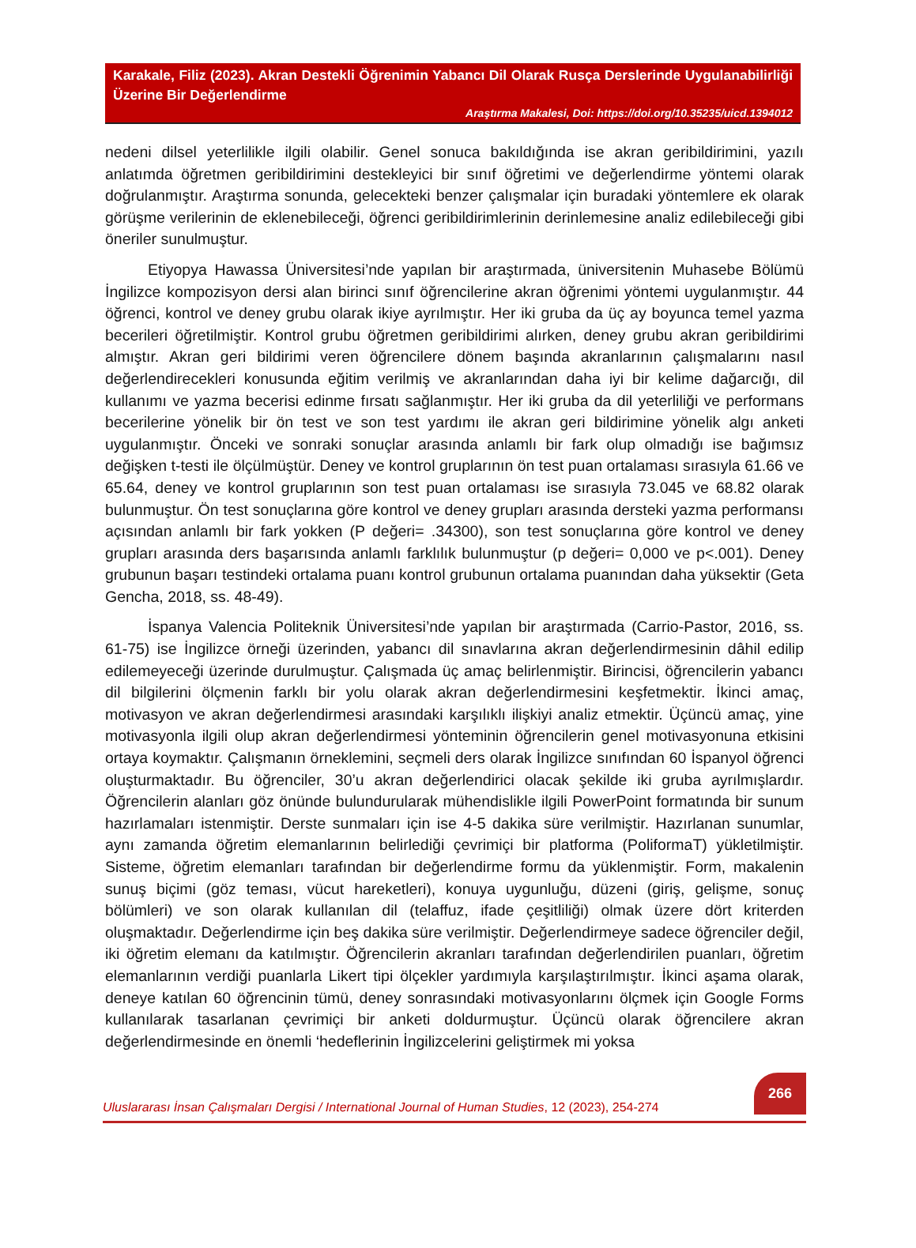Karakale, Filiz (2023). Akran Destekli Öğrenimin Yabancı Dil Olarak Rusça Derslerinde Uygulanabilirliği Üzerine Bir Değerlendirme
Araştırma Makalesi, Doi: https://doi.org/10.35235/uicd.1394012
nedeni dilsel yeterlilikle ilgili olabilir. Genel sonuca bakıldığında ise akran geribildirimini, yazılı anlatımda öğretmen geribildirimini destekleyici bir sınıf öğretimi ve değerlendirme yöntemi olarak doğrulanmıştır. Araştırma sonunda, gelecekteki benzer çalışmalar için buradaki yöntemlere ek olarak görüşme verilerinin de eklenebileceği, öğrenci geribildirimlerinin derinlemesine analiz edilebileceği gibi öneriler sunulmuştur.
Etiyopya Hawassa Üniversitesi’nde yapılan bir araştırmada, üniversitenin Muhasebe Bölümü İngilizce kompozisyon dersi alan birinci sınıf öğrencilerine akran öğrenimi yöntemi uygulanmıştır. 44 öğrenci, kontrol ve deney grubu olarak ikiye ayrılmıştır. Her iki gruba da üç ay boyunca temel yazma becerileri öğretilmiştir. Kontrol grubu öğretmen geribildirimi alırken, deney grubu akran geribildirimi almıştır. Akran geri bildirimi veren öğrencilere dönem başında akranlarının çalışmalarını nasıl değerlendirecekleri konusunda eğitim verilmiş ve akranlarından daha iyi bir kelime dağarcığı, dil kullanımı ve yazma becerisi edinme fırsatı sağlanmıştır. Her iki gruba da dil yeterliliği ve performans becerilerine yönelik bir ön test ve son test yardımı ile akran geri bildirimine yönelik algı anketi uygulanmıştır. Önceki ve sonraki sonuçlar arasında anlamlı bir fark olup olmadığı ise bağımsız değişken t-testi ile ölçülmüştür. Deney ve kontrol gruplarının ön test puan ortalaması sırasıyla 61.66 ve 65.64, deney ve kontrol gruplarının son test puan ortalaması ise sırasıyla 73.045 ve 68.82 olarak bulunmuştur. Ön test sonuçlarına göre kontrol ve deney grupları arasında dersteki yazma performansı açısından anlamlı bir fark yokken (P değeri= .34300), son test sonuçlarına göre kontrol ve deney grupları arasında ders başarısında anlamlı farklılık bulunmuştur (p değeri= 0,000 ve p<.001). Deney grubunun başarı testindeki ortalama puanı kontrol grubunun ortalama puanından daha yüksektir (Geta Gencha, 2018, ss. 48-49).
İspanya Valencia Politeknik Üniversitesi’nde yapılan bir araştırmada (Carrio-Pastor, 2016, ss. 61-75) ise İngilizce örneği üzerinden, yabancı dil sınavlarına akran değerlendirmesinin dâhil edilip edilemeyeceği üzerinde durulmuştur. Çalışmada üç amaç belirlenmiştir. Birincisi, öğrencilerin yabancı dil bilgilerini ölçmenin farklı bir yolu olarak akran değerlendirmesini keşfetmektir. İkinci amaç, motivasyon ve akran değerlendirmesi arasındaki karşılıklı ilişkiyi analiz etmektir. Üçüncü amaç, yine motivasyonla ilgili olup akran değerlendirmesi yönteminin öğrencilerin genel motivasyonuna etkisini ortaya koymaktır. Çalışmanın örneklemini, seçmeli ders olarak İngilizce sınıfından 60 İspanyol öğrenci oluşturmaktadır. Bu öğrenciler, 30’u akran değerlendirici olacak şekilde iki gruba ayrılmışlardır. Öğrencilerin alanları göz önünde bulundurularak mühendislikle ilgili PowerPoint formatında bir sunum hazırlamaları istenmiştir. Derste sunmaları için ise 4-5 dakika süre verilmiştir. Hazırlanan sunumlar, aynı zamanda öğretim elemanlarının belirlediği çevrimiçi bir platforma (PoliformaT) yükletilmiştir. Sisteme, öğretim elemanları tarafından bir değerlendirme formu da yüklenmiştir. Form, makalenin sunuş biçimi (göz teması, vücut hareketleri), konuya uygunluğu, düzeni (giriş, gelişme, sonuç bölümleri) ve son olarak kullanılan dil (telaffuz, ifade çeşitliliği) olmak üzere dört kriterden oluşmaktadır. Değerlendirme için beş dakika süre verilmiştir. Değerlendirmeye sadece öğrenciler değil, iki öğretim elemanı da katılmıştır. Öğrencilerin akranları tarafından değerlendirilen puanları, öğretim elemanlarının verdiği puanlarla Likert tipi ölçekler yardımıyla karşılaştırılmıştır. İkinci aşama olarak, deneye katılan 60 öğrencinin tümü, deney sonrasındaki motivasyonlarını ölçmek için Google Forms kullanılarak tasarlanan çevrimiçi bir anketi doldurmuştur. Üçüncü olarak öğrencilere akran değerlendirmesinde en önemli ‘hedeflerinin İngilizcelerini geliştirmek mi yoksa
Uluslararası İnsan Çalışmaları Dergisi / International Journal of Human Studies, 12 (2023), 254-274
266